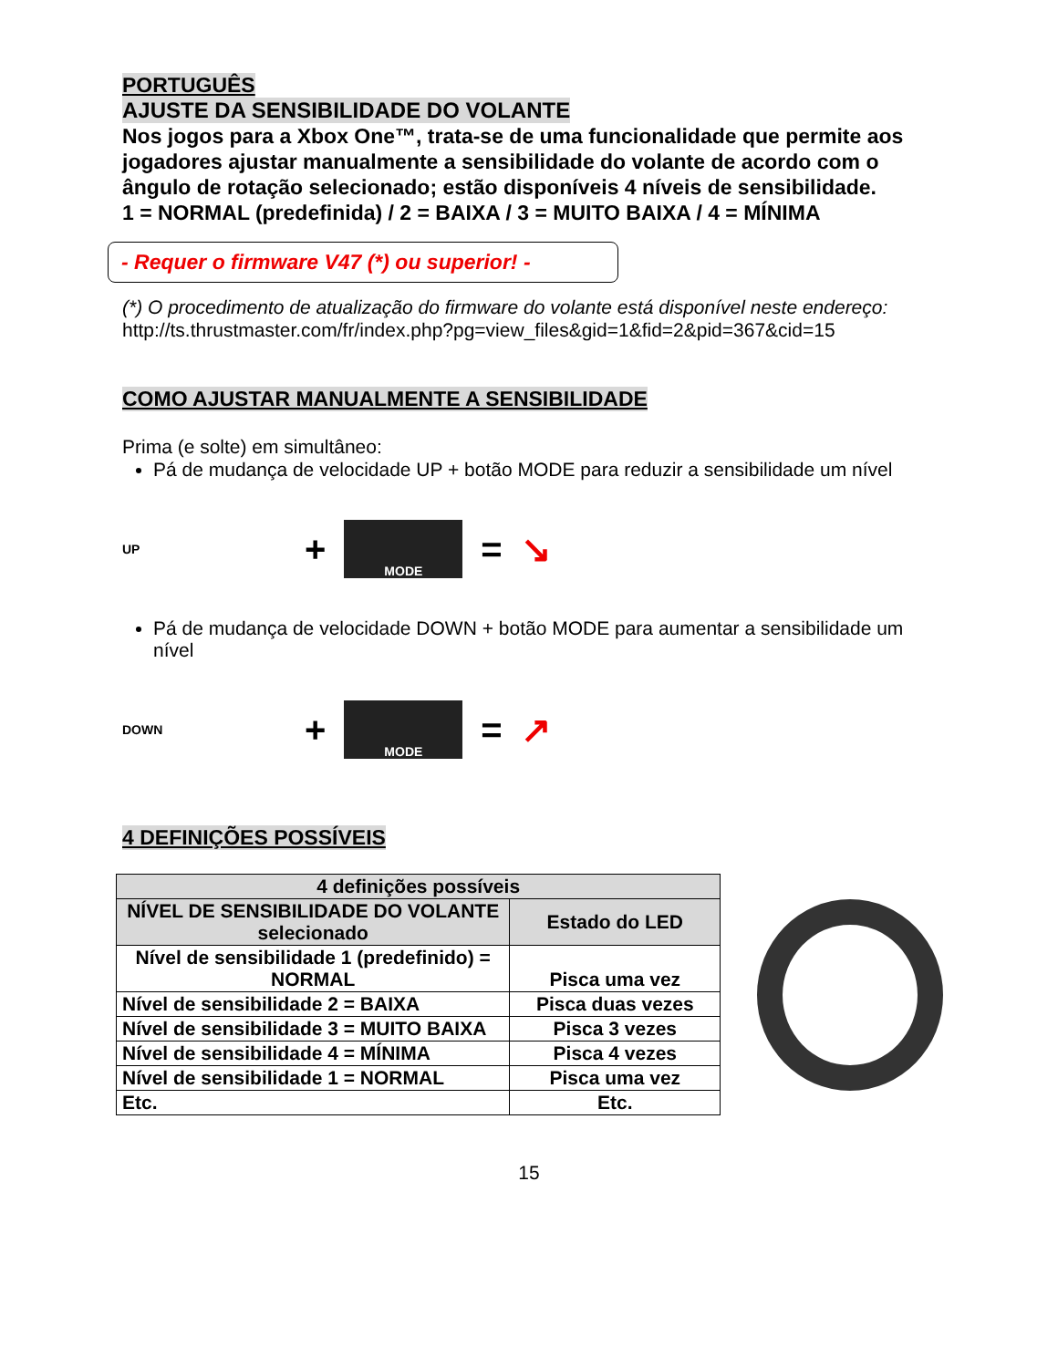PORTUGUÊS
AJUSTE DA SENSIBILIDADE DO VOLANTE
Nos jogos para a Xbox One™, trata-se de uma funcionalidade que permite aos jogadores ajustar manualmente a sensibilidade do volante de acordo com o ângulo de rotação selecionado; estão disponíveis 4 níveis de sensibilidade.
1 = NORMAL (predefinida) / 2 = BAIXA / 3 = MUITO BAIXA / 4 = MÍNIMA
- Requer o firmware V47 (*) ou superior! -
(*) O procedimento de atualização do firmware do volante está disponível neste endereço:
http://ts.thrustmaster.com/fr/index.php?pg=view_files&gid=1&fid=2&pid=367&cid=15
COMO AJUSTAR MANUALMENTE A SENSIBILIDADE
Prima (e solte) em simultâneo:
Pá de mudança de velocidade UP + botão MODE para reduzir a sensibilidade um nível
UP +
MODE
= ↘
Pá de mudança de velocidade DOWN + botão MODE para aumentar a sensibilidade um nível
DOWN +
MODE
= ↗
4 DEFINIÇÕES POSSÍVEIS
| 4 definições possíveis | |
| --- | --- |
| NÍVEL DE SENSIBILIDADE DO VOLANTE selecionado | Estado do LED |
| Nível de sensibilidade 1 (predefinido) = NORMAL | Pisca uma vez |
| Nível de sensibilidade 2 = BAIXA | Pisca duas vezes |
| Nível de sensibilidade 3 = MUITO BAIXA | Pisca 3 vezes |
| Nível de sensibilidade 4 = MÍNIMA | Pisca 4 vezes |
| Nível de sensibilidade 1 = NORMAL | Pisca uma vez |
| Etc. | Etc. |
15